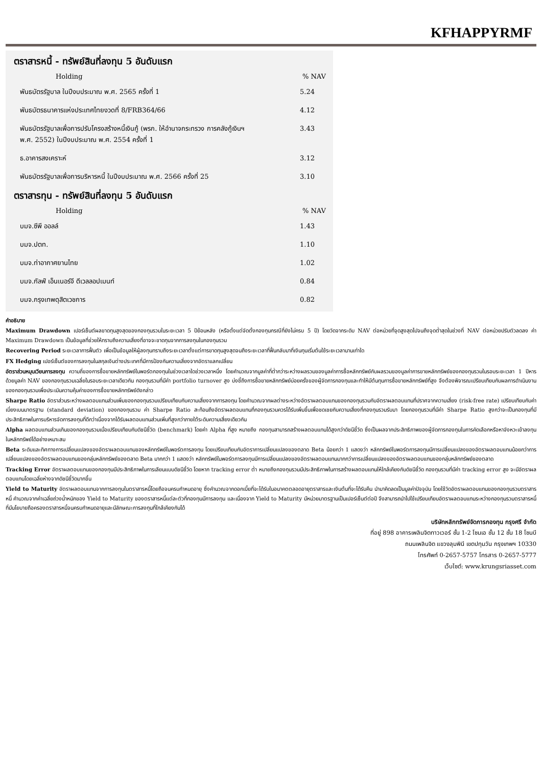KFHAPPYRMF
ตราสารหนี้ - ทรัพย์สินที่ลงทุน 5 อันดับแรก
| Holding | % NAV |
| --- | --- |
| พันธบัตรรัฐบาล ในปีงบประมาณ พ.ศ. 2565 ครั้งที่ 1 | 5.24 |
| พันธบัตรธนาคารแห่งประเทศไทยงวดที่ 8/FRB364/66 | 4.12 |
| พันธบัตรรัฐบาลเพื่อการปรับโครงสร้างหนี้เงินกู้ (พรก. ให้อำนาจกระทรวง การคลังกู้เงินฯ พ.ศ. 2552) ในปีงบประมาณ พ.ศ. 2554 ครั้งที่ 1 | 3.43 |
| ธ.อาคารสงเคราะห์ | 3.12 |
| พันธบัตรรัฐบาลเพื่อการบริหารหนี้ ในปีงบประมาณ พ.ศ. 2566 ครั้งที่ 25 | 3.10 |
ตราสารทุน - ทรัพย์สินที่ลงทุน 5 อันดับแรก
| Holding | % NAV |
| --- | --- |
| บมจ.ซีพี ออลล์ | 1.43 |
| บมจ.ปตท. | 1.10 |
| บมจ.ท่าอากาศยานไทย | 1.02 |
| บมจ.กัลฟ์ เอ็นเนอร์จี ดีเวลลอปเมนท์ | 0.84 |
| บมจ.กรุงเทพดุสิตเวชการ | 0.82 |
คำอธิบาย
Maximum Drawdown เปอร์เซ็นต์ผลขาดทุนสูงสุดของกองทุนรวมในระยะเวลา 5 ปีย้อนหลัง (หรือตั้งแต่จัดตั้งกองทุนกรณีที่ยังไม่ครบ 5 ปี) โดยวัดจากระดับ NAV ต่อหน่วยที่จุดสูงสุดไปจนถึงจุดต่ำสุดในช่วงที่ NAV ต่อหน่วยปรับตัวลดลง ค่า Maximum Drawdown เป็นข้อมูลที่ช่วยให้ทราบถึงความเสี่ยงที่อาจจะขาดทุนจากการลงทุนในกองทุนรวม
Recovering Period ระยะเวลาการฟื้นตัว เพื่อเป็นข้อมูลให้ผู้ลงทุนทราบถึงระยะเวลาตั้งแต่การขาดทุนสูงสุดจนถึงระยะเวลาที่ฟื้นกลับมาที่เงินทุนเริ่มต้นใช้ระยะเวลานานเท่าใด
FX Hedging เปอร์เซ็นต์ของการลงทุนในสกุลเงินต่างประเทศที่มีการป้องกันความเสี่ยงจากอัตราแลกเปลี่ยน
อัตราส่วนหมุนเวียนการลงทุน ความถี่ของการซื้อขายหลักทรัพย์ในพอร์ตกองทุนในช่วงเวลาใดช่วงเวลาหนึ่ง โดยคำนวณจากมูลค่าที่ต่ำกว่าระหว่างผลรวมของมูลค่าการซื้อหลักทรัพย์กับผลรวมของมูลค่าการขายหลักทรัพย์ของกองทุนรวมในรอบระยะเวลา 1 ปีหารด้วยมูลค่า NAV ของกองทุนรวมเฉลี่ยในรอบระยะเวลาเดียวกัน กองทุนรวมที่มีค่า portfolio turnover สูง บ่งชี้ถึงการซื้อขายหลักทรัพย์บ่อยครั้งของผู้จัดการกองทุนและทำให้มีต้นทุนการซื้อขายหลักทรัพย์ที่สูง จึงต้องพิจารณเปรียบเทียบกับผลการดำเนินงานของกองทุนรวมเพื่อประเมินความคุ้มค่าของการซื้อขายหลักทรัพย์ดังกล่าว
Sharpe Ratio อัตราส่วนระหว่างผลตอบแทนส่วนเพิ่มของกองทุนรวมเปรียบเทียบกับความเสี่ยงจากการลงทุน โดยคำนวณจากผลต่างระหว่างอัตราผลตอบแทนของกองทุนรวมกับอัตราผลตอบแทนที่ปราศจากความเสี่ยง (risk-free rate) เปรียบเทียบกับค่าเบี่ยงเบนมาตรฐาน (standard deviation) ของกองทุนรวม ค่า Sharpe Ratio สะท้อนถึงอัตราผลตอบแทนที่กองทุนรวมควรได้รับเพิ่มขึ้นเพื่อชดเชยกับความเสี่ยงที่กองทุนรวมรับมา โดยกองทุนรวมที่มีค่า Sharpe Ratio สูงกว่าจะเป็นกองทุนที่มีประสิทธิภาพในการบริหารจัดการลงทุนที่ดีกว่าเนื่องจากได้รับผลตอบแทนส่วนเพิ่มที่สูงกว่าภายใต้ระดับความเสี่ยงเดียวกัน
Alpha ผลตอบแทนส่วนเกินของกองทุนรวมเมื่อเปรียบเทียบกับดัชนีชี้วัด (benchmark) โดยค่า Alpha ที่สูง หมายถึง กองทุนสามารถสร้างผลตอบแทนได้สูงกว่าดัชนีชี้วัด ซึ่งเป็นผลจากประสิทธิภาพของผู้จัดการกองทุนในการคัดเลือกหรือหาจังหวะเข้าลงทุนในหลักทรัพย์ได้อย่างเหมาะสม
Beta ระดับและทิศทางการเปลี่ยนแปลงของอัตราผลตอบแทนของหลักทรัพย์ในพอร์ตการลงทุน โดยเปรียบเทียบกับอัตราการเปลี่ยนแปลงของตลาด Beta น้อยกว่า 1 แสดงว่า หลักทรัพย์ในพอร์ตการลงทุนมีการเปลี่ยนแปลงของอัตราผลตอบแทนน้อยกว่าการเปลี่ยนแปลงของอัตราผลตอบแทนของกลุ่มหลักทรัพย์ของตลาด Beta มากกว่า 1 แสดงว่า หลักทรัพย์ในพอร์ตการลงทุนมีการเปลี่ยนแปลงของอัตราผลตอบแทนมากกว่าการเปลี่ยนแปลงของอัตราผลตอบแทนของกลุ่มหลักทรัพย์ของตลาด
Tracking Error อัตราผลตอบแทนของกองทุนมีประสิทธิภาพในการเลียนแบบดัชนีชี้วัด โดยหาก tracking error ต่ำ หมายถึงกองทุนรวมมีประสิทธิภาพในการสร้างผลตอบแทนให้ใกล้เคียงกับดัชนีชี้วัด กองทุนรวมที่มีค่า tracking error สูง จะมีอัตราผลตอบแทนโดยเฉลี่ยห่างจากดัชนีชี้วัดมากขึ้น
Yield to Maturity อัตราผลตอบแทนจากการลงทุนในตราสารหนี้โดยถือจนครบกำหนดอายุ ซึ่งคำนวณจากดอกเบี้ยที่จะได้รับในอนาคตตลอดอายุตราสารและเงินต้นที่จะได้รับคืน นำมาคิดลดเป็นมูลค่าปัจจุบัน โดยใช้วัดอัตราผลตอบแทนของกองทุนรวมตราสารหนี้ คำนวณจากค่าเฉลี่ยถ่วงน้ำหนักของ Yield to Maturity ของตราสารหนี้แต่ละตัวที่กองทุนมีการลงทุน และเนื่องจาก Yield to Maturity มีหน่วยมาตรฐานเป็นเปอร์เซ็นต์ต่อปี จึงสามารถนำไปใช้เปรียบเทียบอัตราผลตอบแทนระหว่างกองทุนรวมตราสารหนี้ที่มีนโยบายถือครองตราสารหนี้จนครบกำหนดอายุและมีลักษณะการลงทุนที่ใกล้เคียงกันได้
บริษัทหลักทรัพย์จัดการกองทุน กรุงศรี จำกัด
ที่อยู่ 898 อาคารเพลินจิตทาวเวอร์ ชั้น 1-2 โซนเอ ชั้น 12 ชั้น 18 โซนบี
ถนนเพลินจิต แขวงลุมพินี เขตปทุมวัน กรุงเทพฯ 10330
โทรศัพท์ 0-2657-5757 โทรสาร 0-2657-5777
เว็บไซต์: www.krungsriasset.com